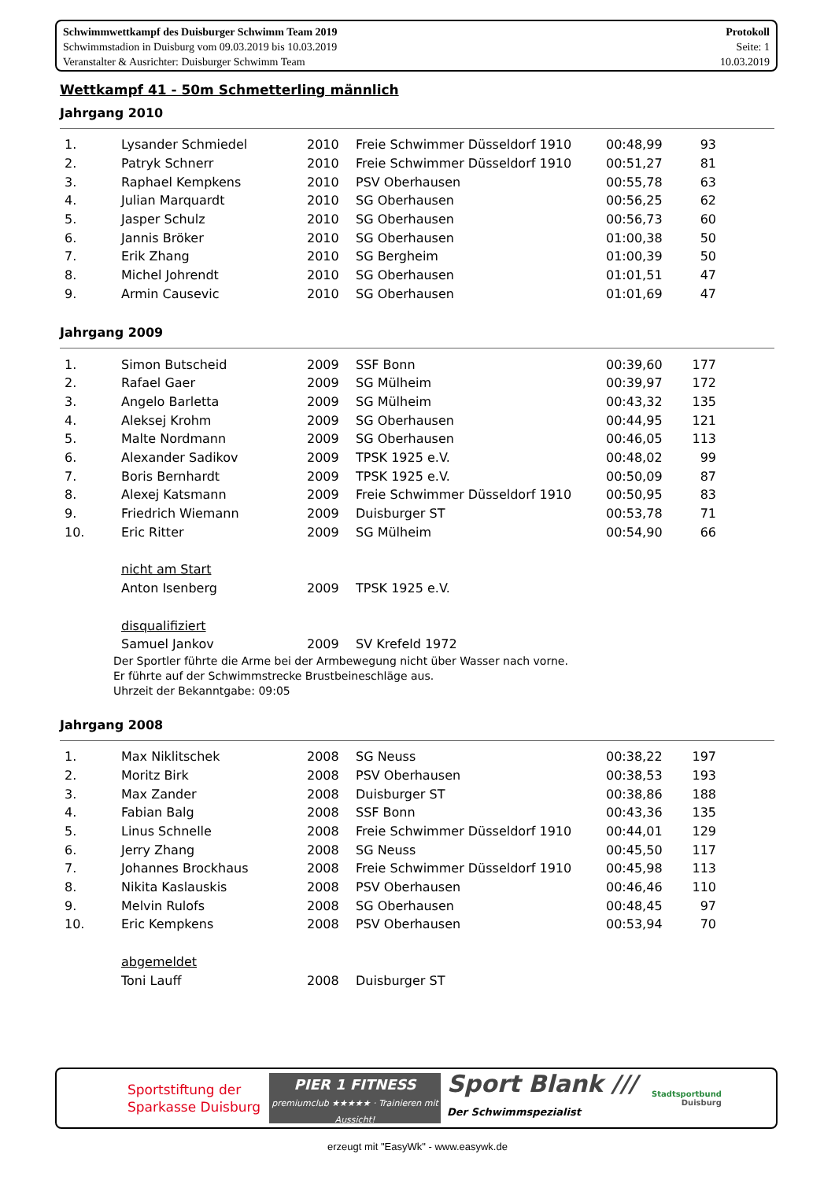Schwimmwettkampf des Duisburger Schwimm Team 2019
Schwimmstadion in Duisburg vom 09.03.2019 bis 10.03.2019
Veranstalter & Ausrichter: Duisburger Schwimm Team
Protokoll
Seite: 1
10.03.2019
Wettkampf 41 - 50m Schmetterling männlich
Jahrgang 2010
| 1. | Lysander Schmiedel | 2010 | Freie Schwimmer Düsseldorf 1910 | 00:48,99 | 93 | |
| 2. | Patryk Schnerr | 2010 | Freie Schwimmer Düsseldorf 1910 | 00:51,27 | 81 | |
| 3. | Raphael Kempkens | 2010 | PSV Oberhausen | 00:55,78 | 63 | |
| 4. | Julian Marquardt | 2010 | SG Oberhausen | 00:56,25 | 62 | |
| 5. | Jasper Schulz | 2010 | SG Oberhausen | 00:56,73 | 60 | |
| 6. | Jannis Bröker | 2010 | SG Oberhausen | 01:00,38 | 50 | |
| 7. | Erik Zhang | 2010 | SG Bergheim | 01:00,39 | 50 | |
| 8. | Michel Johrendt | 2010 | SG Oberhausen | 01:01,51 | 47 | |
| 9. | Armin Causevic | 2010 | SG Oberhausen | 01:01,69 | 47 | |
Jahrgang 2009
| 1. | Simon Butscheid | 2009 | SSF Bonn | 00:39,60 | 177 | |
| 2. | Rafael Gaer | 2009 | SG Mülheim | 00:39,97 | 172 | |
| 3. | Angelo Barletta | 2009 | SG Mülheim | 00:43,32 | 135 | |
| 4. | Aleksej Krohm | 2009 | SG Oberhausen | 00:44,95 | 121 | |
| 5. | Malte Nordmann | 2009 | SG Oberhausen | 00:46,05 | 113 | |
| 6. | Alexander Sadikov | 2009 | TPSK 1925 e.V. | 00:48,02 | 99 | |
| 7. | Boris Bernhardt | 2009 | TPSK 1925 e.V. | 00:50,09 | 87 | |
| 8. | Alexej Katsmann | 2009 | Freie Schwimmer Düsseldorf 1910 | 00:50,95 | 83 | |
| 9. | Friedrich Wiemann | 2009 | Duisburger ST | 00:53,78 | 71 | |
| 10. | Eric Ritter | 2009 | SG Mülheim | 00:54,90 | 66 | |
| | nicht am Start | | | | | |
| | Anton Isenberg | 2009 | TPSK 1925 e.V. | | | |
| | disqualifiziert | | | | | |
| | Samuel Jankov | 2009 | SV Krefeld 1972 | | | |
Der Sportler führte die Arme bei der Armbewegung nicht über Wasser nach vorne.
Er führte auf der Schwimmstrecke Brustbeineschläge aus.
Uhrzeit der Bekanntgabe: 09:05
Jahrgang 2008
| 1. | Max Niklitschek | 2008 | SG Neuss | 00:38,22 | 197 | |
| 2. | Moritz Birk | 2008 | PSV Oberhausen | 00:38,53 | 193 | |
| 3. | Max Zander | 2008 | Duisburger ST | 00:38,86 | 188 | |
| 4. | Fabian Balg | 2008 | SSF Bonn | 00:43,36 | 135 | |
| 5. | Linus Schnelle | 2008 | Freie Schwimmer Düsseldorf 1910 | 00:44,01 | 129 | |
| 6. | Jerry Zhang | 2008 | SG Neuss | 00:45,50 | 117 | |
| 7. | Johannes Brockhaus | 2008 | Freie Schwimmer Düsseldorf 1910 | 00:45,98 | 113 | |
| 8. | Nikita Kaslauskis | 2008 | PSV Oberhausen | 00:46,46 | 110 | |
| 9. | Melvin Rulofs | 2008 | SG Oberhausen | 00:48,45 | 97 | |
| 10. | Eric Kempkens | 2008 | PSV Oberhausen | 00:53,94 | 70 | |
| | abgemeldet | | | | | |
| | Toni Lauff | 2008 | Duisburger ST | | | |
Sportstiftung der
Sparkasse Duisburg
PIER 1 FITNESS
premiumclub ★★★★★ · Trainieren mit Aussicht!
Sport Blank ///
Der Schwimmspezialist
Stadtsportbund
Duisburg
erzeugt mit "EasyWk" - www.easywk.de